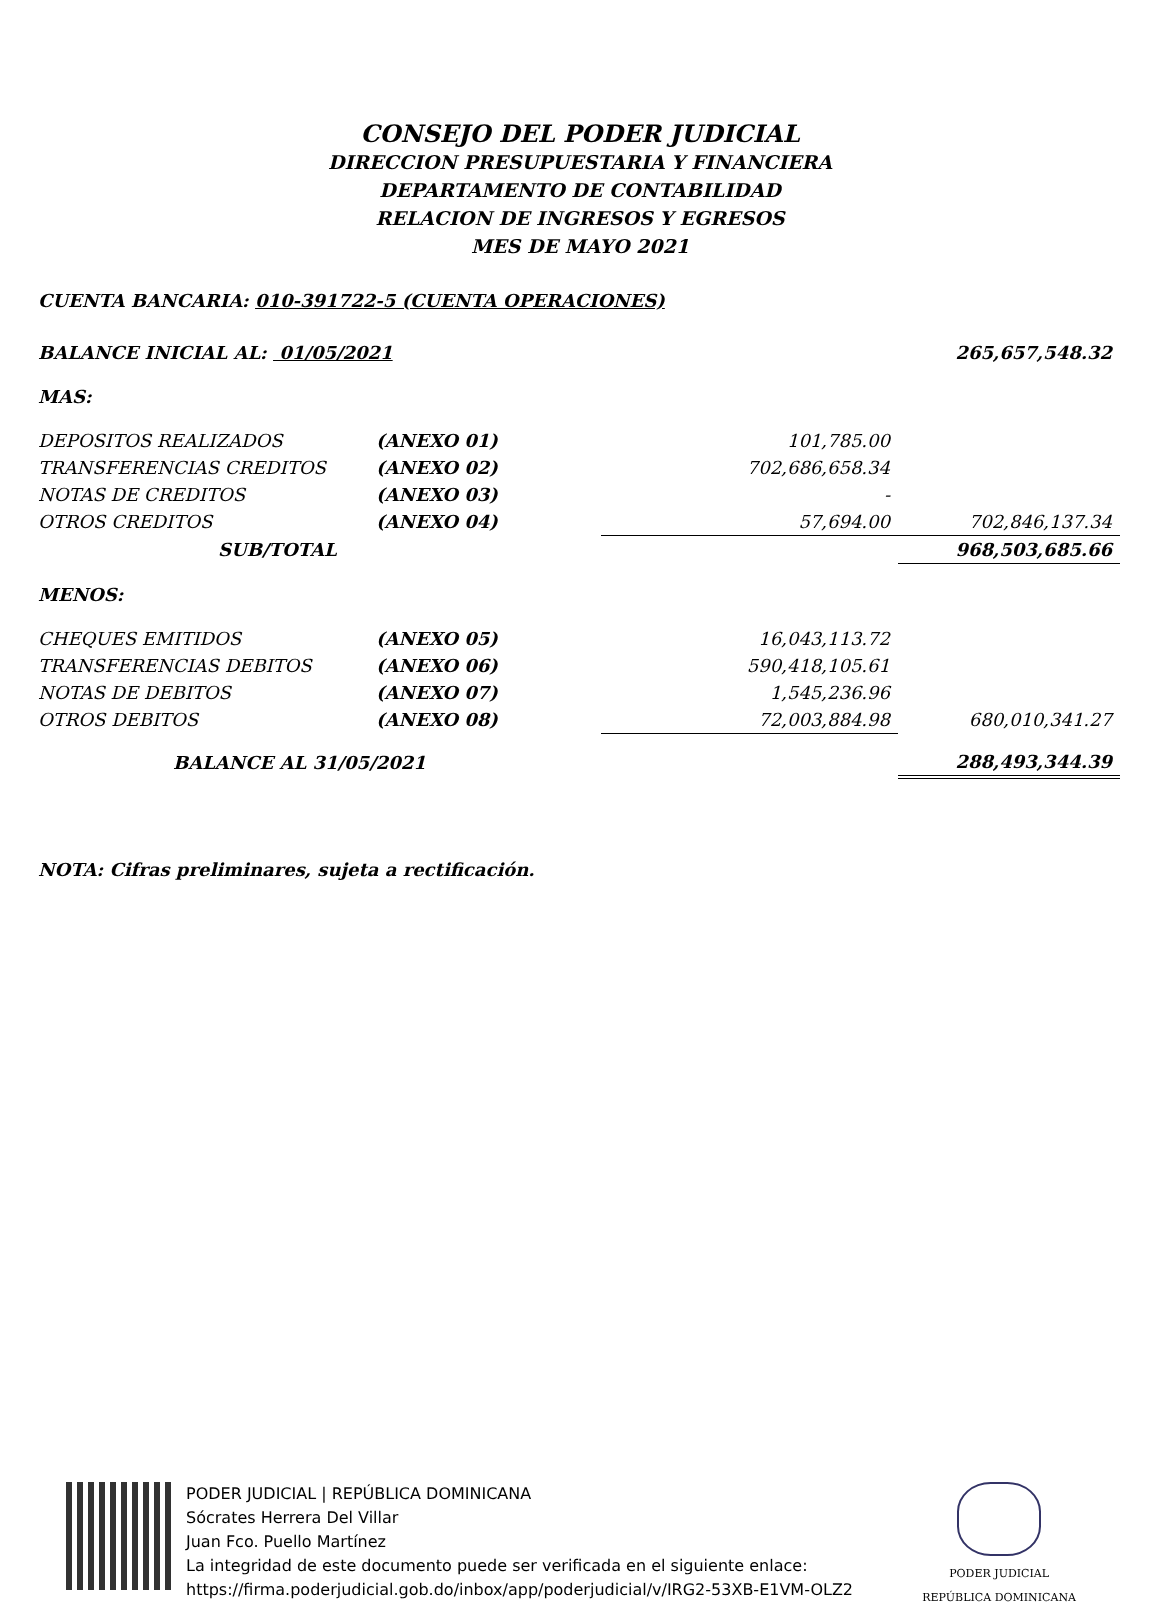CONSEJO DEL PODER JUDICIAL
DIRECCION PRESUPUESTARIA Y FINANCIERA
DEPARTAMENTO DE CONTABILIDAD
RELACION DE INGRESOS Y EGRESOS
MES DE MAYO 2021
CUENTA BANCARIA: 010-391722-5 (CUENTA OPERACIONES)
| BALANCE INICIAL AL: 01/05/2021 | | | 265,657,548.32 |
| MAS: | | | |
| DEPOSITOS REALIZADOS | (ANEXO 01) | 101,785.00 | |
| TRANSFERENCIAS CREDITOS | (ANEXO 02) | 702,686,658.34 | |
| NOTAS DE CREDITOS | (ANEXO 03) | - | |
| OTROS CREDITOS | (ANEXO 04) | 57,694.00 | 702,846,137.34 |
| SUB/TOTAL | | | 968,503,685.66 |
| MENOS: | | | |
| CHEQUES EMITIDOS | (ANEXO 05) | 16,043,113.72 | |
| TRANSFERENCIAS DEBITOS | (ANEXO 06) | 590,418,105.61 | |
| NOTAS DE DEBITOS | (ANEXO 07) | 1,545,236.96 | |
| OTROS DEBITOS | (ANEXO 08) | 72,003,884.98 | 680,010,341.27 |
| BALANCE AL 31/05/2021 | | | 288,493,344.39 |
NOTA: Cifras preliminares, sujeta a rectificación.
PODER JUDICIAL | REPÚBLICA DOMINICANA
Sócrates Herrera Del Villar
Juan Fco. Puello Martínez
La integridad de este documento puede ser verificada en el siguiente enlace:
https://firma.poderjudicial.gob.do/inbox/app/poderjudicial/v/IRG2-53XB-E1VM-OLZ2
PODER JUDICIAL
REPÚBLICA DOMINICANA